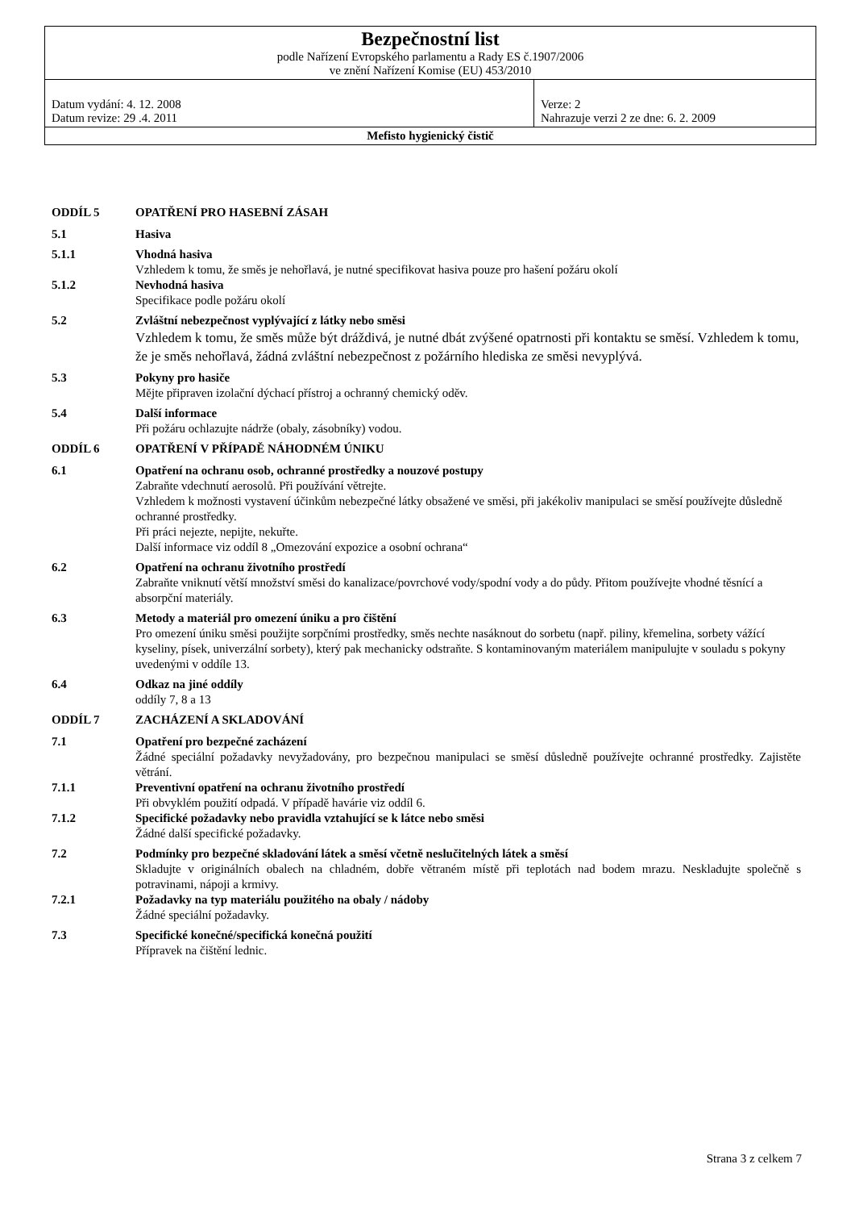| Bezpečnostní list podle Nařízení Evropského parlamentu a Rady ES č.1907/2006 ve znění Nařízení Komise (EU) 453/2010 | |
| Datum vydání: 4. 12. 2008 Datum revize: 29 .4. 2011 | Verze: 2 Nahrazuje verzi 2 ze dne: 6. 2. 2009 |
| Mefisto hygienický čistič | |
ODDÍL 5 OPATŘENÍ PRO HASEBNÍ ZÁSAH
5.1 Hasiva
5.1.1 Vhodná hasiva
Vzhledem k tomu, že směs je nehořlavá, je nutné specifikovat hasiva pouze pro hašení požáru okolí
5.1.2 Nevhodná hasiva
Specifikace podle požáru okolí
5.2 Zvláštní nebezpečnost vyplývající z látky nebo směsi
Vzhledem k tomu, že směs může být dráždivá, je nutné dbát zvýšené opatrnosti při kontaktu se směsí. Vzhledem k tomu, že je směs nehořlavá, žádná zvláštní nebezpečnost z požárního hlediska ze směsi nevyplývá.
5.3 Pokyny pro hasiče
Mějte připraven izolační dýchací přístroj a ochranný chemický oděv.
5.4 Další informace
Při požáru ochlazujte nádrže (obaly, zásobníky) vodou.
ODDÍL 6 OPATŘENÍ V PŘÍPADĚ NÁHODNÉM ÚNIKU
6.1 Opatření na ochranu osob, ochranné prostředky a nouzové postupy
Zabraňte vdechnutí aerosolů. Při používání větrejte.
Vzhledem k možnosti vystavení účinkům nebezpečné látky obsažené ve směsi, při jakékoliv manipulaci se směsí používejte důsledně ochranné prostředky.
Při práci nejezte, nepijte, nekuřte.
Další informace viz oddíl 8 „Omezování expozice a osobní ochrana“
6.2 Opatření na ochranu životního prostředí
Zabraňte vniknutí větší množství směsi do kanalizace/povrchové vody/spodní vody a do půdy. Přitom používejte vhodné těsnící a absorpční materiály.
6.3 Metody a materiál pro omezení úniku a pro čištění
Pro omezení úniku směsi použijte sorpčními prostředky, směs nechte nasáknout do sorbetu (např. piliny, křemelina, sorbety vážící kyseliny, písek, univerzální sorbety), který pak mechanicky odstraňte. S kontaminovaným materiálem manipulujte v souladu s pokyny uvedenými v oddíle 13.
6.4 Odkaz na jiné oddíly
oddíly 7, 8 a 13
ODDÍL 7 ZACHÁZENÍ A SKLADOVÁNÍ
7.1 Opatření pro bezpečné zacházení
Žádné speciální požadavky nevyžadovány, pro bezpečnou manipulaci se směsí důsledně používejte ochranné prostředky. Zajistěte větrání.
7.1.1 Preventivní opatření na ochranu životního prostředí
Při obvyklém použití odpadá. V případě havárie viz oddíl 6.
7.1.2 Specifické požadavky nebo pravidla vztahující se k látce nebo směsi
Žádné další specifické požadavky.
7.2 Podmínky pro bezpečné skladování látek a směsí včetně neslučitelných látek a směsí
Skladujte v originálních obalech na chladném, dobře větraném místě při teplotách nad bodem mrazu. Neskladujte společně s potravinami, nápoji a krmivy.
7.2.1 Požadavky na typ materiálu použitého na obaly / nádoby
Žádné speciální požadavky.
7.3 Specifické konečné/specifická konečná použití
Přípravek na čištění lednic.
Strana 3 z celkem 7